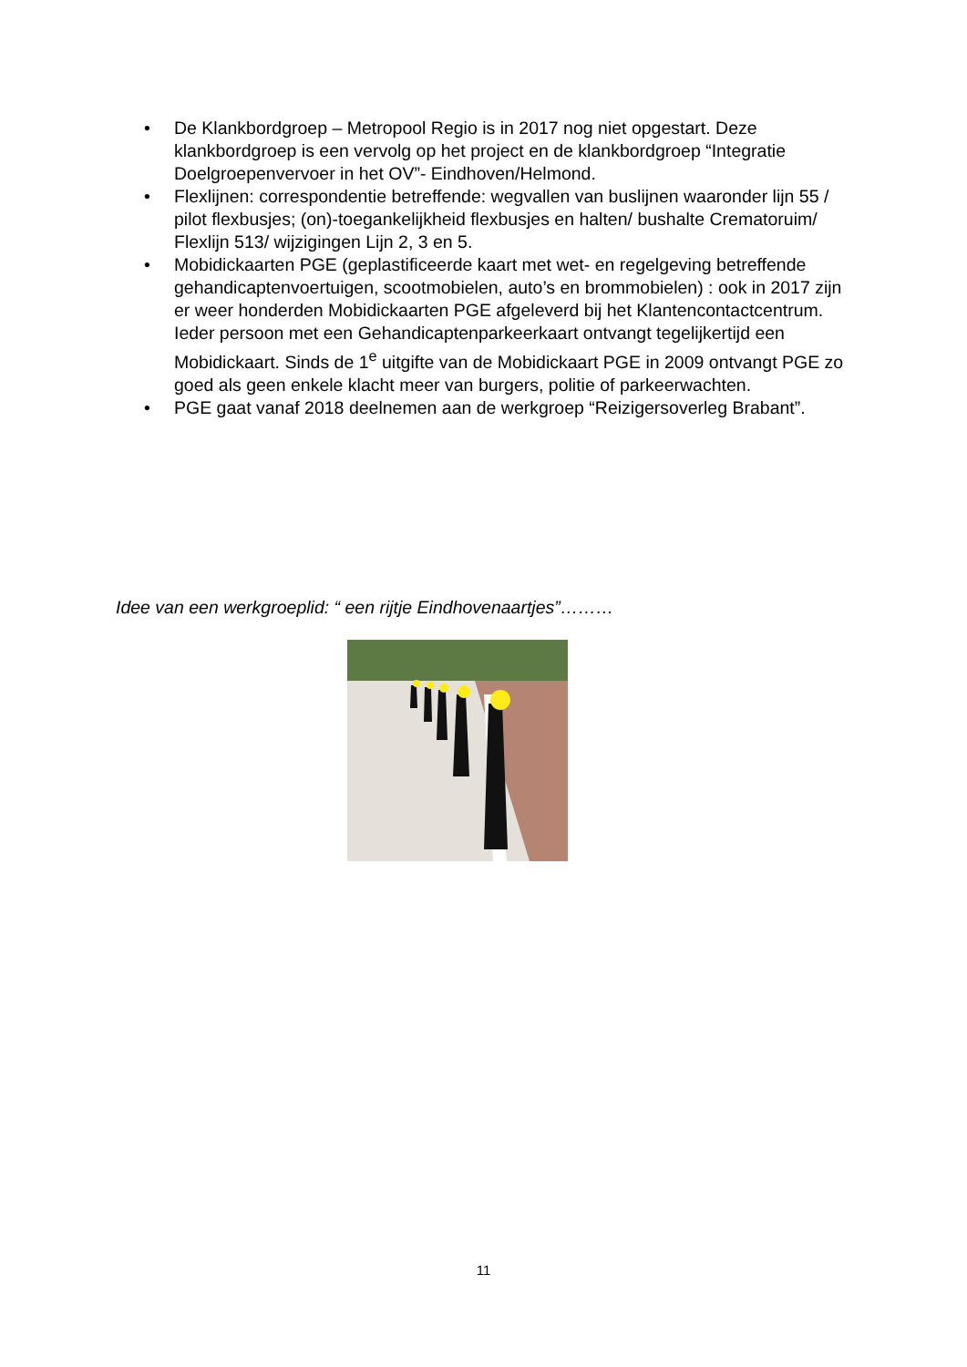• De Klankbordgroep – Metropool Regio is in 2017 nog niet opgestart. Deze klankbordgroep is een vervolg op het project en de klankbordgroep “Integratie Doelgroepenvervoer in het OV”- Eindhoven/Helmond.
• Flexlijnen: correspondentie betreffende: wegvallen van buslijnen waaronder lijn 55 / pilot flexbusjes; (on)-toegankelijkheid flexbusjes en halten/ bushalte Crematoruim/ Flexlijn 513/ wijzigingen Lijn 2, 3 en 5.
• Mobidickaarten PGE (geplastificeerde kaart met wet- en regelgeving betreffende gehandicaptenvoertuigen, scootmobielen, auto’s en brommobielen) : ook in 2017 zijn er weer honderden Mobidickaarten PGE afgeleverd bij het Klantencontactcentrum. Ieder persoon met een Gehandicaptenparkeerkaart ontvangt tegelijkertijd een Mobidickaart. Sinds de 1<sup>e</sup> uitgifte van de Mobidickaart PGE in 2009 ontvangt PGE zo goed als geen enkele klacht meer van burgers, politie of parkeerwachten.
• PGE gaat vanaf 2018 deelnemen aan de werkgroep “Reizigersoverleg Brabant”.
Idee van een werkgroeplid: “ een rijtje Eindhovenaartjes”………
11